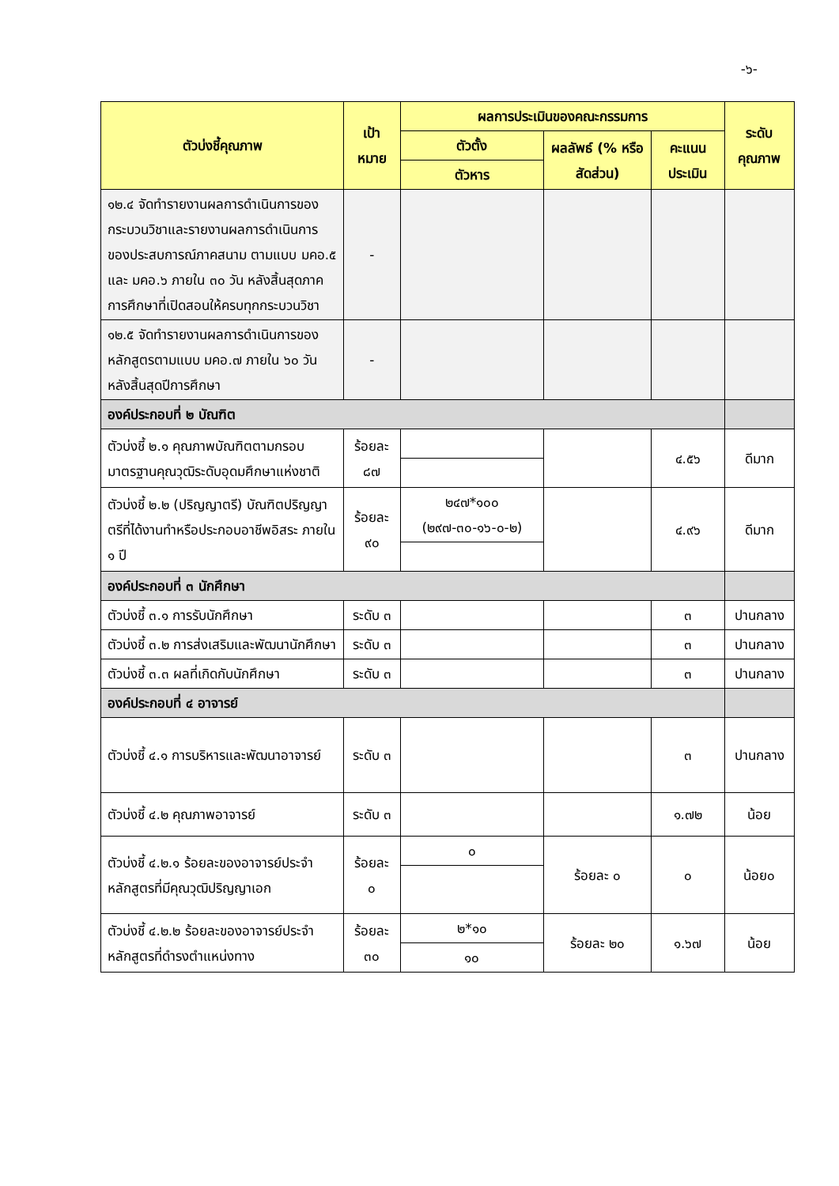-๖-
| ตัวบ่งชี้คุณภาพ | เป้าหมาย | ผลการประเมินของคณะกรรมการ | | | ระดับคุณภาพ |
| --- | --- | --- | --- | --- | --- |
| | | ตัวตั้ง | ผลลัพธ์ (% หรือ สัดส่วน) | คะแนน ประเมิน | |
| | | ตัวหาร | | | |
| ๑๒.๔ จัดทำรายงานผลการดำเนินการของกระบวนวิชาและรายงานผลการดำเนินการของประสบการณ์ภาคสนาม ตามแบบ มคอ.๕ และ มคอ.๖ ภายใน ๓๐ วัน หลังสิ้นสุดภาคการศึกษาที่เปิดสอนให้ครบทุกกระบวนวิชา | - | | | | |
| ๑๒.๕ จัดทำรายงานผลการดำเนินการของหลักสูตรตามแบบ มคอ.๗ ภายใน ๖๐ วัน หลังสิ้นสุดปีการศึกษา | - | | | | |
| องค์ประกอบที่ ๒ บัณฑิต | | | | | |
| ตัวบ่งชี้ ๒.๑ คุณภาพบัณฑิตตามกรอบมาตรฐานคุณวุฒิระดับอุดมศึกษาแห่งชาติ | ร้อยละ ๘๗ | | | ๔.๕๖ | ดีมาก |
| ตัวบ่งชี้ ๒.๒ (ปริญญาตรี) บัณฑิตปริญญาตรีที่ได้งานทำหรือประกอบอาชีพอิสระ ภายใน ๑ ปี | ร้อยละ ๙๐ | ๒๔๗*๑๐๐ (๒๙๗-๓๐-๑๖-๐-๒) | | ๔.๙๖ | ดีมาก |
| องค์ประกอบที่ ๓ นักศึกษา | | | | | |
| ตัวบ่งชี้ ๓.๑ การรับนักศึกษา | ระดับ ๓ | | | ๓ | ปานกลาง |
| ตัวบ่งชี้ ๓.๒ การส่งเสริมและพัฒนานักศึกษา | ระดับ ๓ | | | ๓ | ปานกลาง |
| ตัวบ่งชี้ ๓.๓ ผลที่เกิดกับนักศึกษา | ระดับ ๓ | | | ๓ | ปานกลาง |
| องค์ประกอบที่ ๔ อาจารย์ | | | | | |
| ตัวบ่งชี้ ๔.๑ การบริหารและพัฒนาอาจารย์ | ระดับ ๓ | | | ๓ | ปานกลาง |
| ตัวบ่งชี้ ๔.๒ คุณภาพอาจารย์ | ระดับ ๓ | | | ๑.๗๒ | น้อย |
| ตัวบ่งชี้ ๔.๒.๑ ร้อยละของอาจารย์ประจำหลักสูตรที่มีคุณวุฒิปริญญาเอก | ร้อยละ ๐ | ๐ | ร้อยละ ๐ | ๐ | น้อย๐ |
| ตัวบ่งชี้ ๔.๒.๒ ร้อยละของอาจารย์ประจำหลักสูตรที่ดำรงตำแหน่งทาง | ร้อยละ ๓๐ | ๒*๑๐ | ร้อยละ ๒๐ | ๑.๖๗ | น้อย |
| | | ๑๐ | | | |